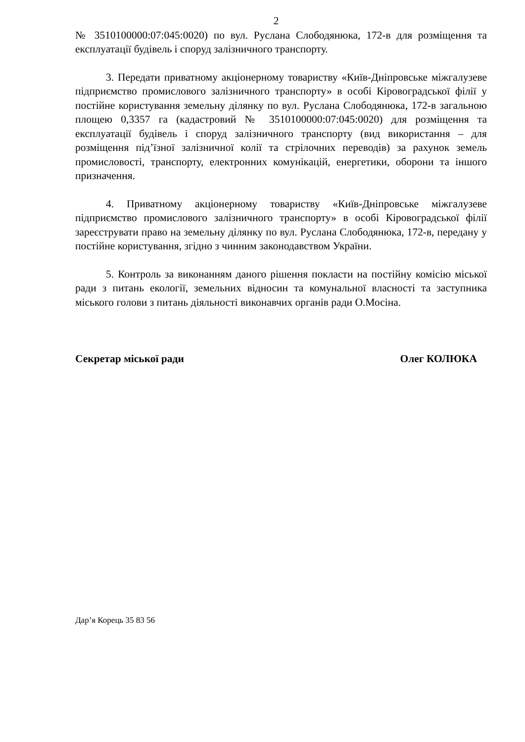2
№ 3510100000:07:045:0020) по вул. Руслана Слободянюка, 172-в для розміщення та експлуатації будівель і споруд залізничного транспорту.
3. Передати приватному акціонерному товариству «Київ-Дніпровське міжгалузеве підприємство промислового залізничного транспорту» в особі Кіровоградської філії у постійне користування земельну ділянку по вул. Руслана Слободянюка, 172-в загальною площею 0,3357 га (кадастровий № 3510100000:07:045:0020) для розміщення та експлуатації будівель і споруд залізничного транспорту (вид використання – для розміщення під’їзної залізничної колії та стрілочних переводів) за рахунок земель промисловості, транспорту, електронних комунікацій, енергетики, оборони та іншого призначення.
4. Приватному акціонерному товариству «Київ-Дніпровське міжгалузеве підприємство промислового залізничного транспорту» в особі Кіровоградської філії зареєструвати право на земельну ділянку по вул. Руслана Слободянюка, 172-в, передану у постійне користування, згідно з чинним законодавством України.
5. Контроль за виконанням даного рішення покласти на постійну комісію міської ради з питань екології, земельних відносин та комунальної власності та заступника міського голови з питань діяльності виконавчих органів ради О.Мосіна.
Секретар міської ради Олег КОЛЮКА
Дар’я Корець 35 83 56